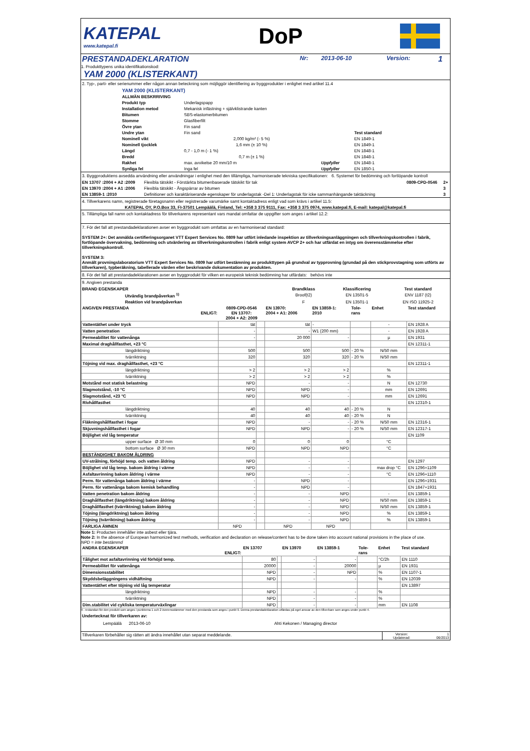KATEPAL
www.katepal.fi
DoP
| PRESTANDADEKLARATION | Nr: | 2013-06-10 | Version: | 1 |
1. Produkttypens unika identifikationskod:
YAM 2000 (KLISTERKANT)
2. Typ-, parti- eller serienummer eller någon annan beteckning som möjliggör identifiering av byggprodukter i enlighet med artikel 11.4
| YAM 2000 (KLISTERKANT) | | | |
| ALLMÄN BESKRRIVING | | | |
| Produkt typ | Underlagspapp | | |
| Installation metod | Mekanisk infästning + självklistrande kanten | | |
| Bitumen | SBS-elastomerbitumen | | |
| Stomme | Glasfiberfilt | | |
| Övre ytan | Fin sand | | |
| Undre ytan | Fin sand | | Test standard |
| Nominell vikt | 2,000 kg/m² (- 5 %) | | EN 1849-1 |
| Nominell tjocklek | 1,6 mm (± 10 %) | | EN 1849-1 |
| Längd | 0,7 - 1,0 m (- 1 %) | | EN 1848-1 |
| Bredd | 0,7 m (± 1 %) | | EN 1848-1 |
| Rakhet | max. avvikelse 20 mm/10 m | Uppfyller | EN 1848-1 |
| Synliga fel | Inga fel | Uppfyller | EN 1850-1 |
3. Byggproduktens avsedda användning eller användningar i enlighet med den tillämpliga, harmoniserade tekniska specifikationen: 6. Systemet för bedömning och fortlöpande kontroll
| EN 13707 :2004 + A2 :2009 | Flexibla tätskikt - Förstärkta bitumenbaserade tätskikt för tak | 0809-CPD-0546 | 2+ |
| EN 13970 :2004 + A1 :2006 | Flexibla tätskikt - Ångspärrar av bitumen | | 3 |
| EN 13859-1 :2010 | Definitioner och karaktäriserande egenskaper för underlagstak -Del 1: Underlagstak för icke sammanhängande taktäckning | | 3 |
4. Tillverkarens namn, registrerade företagsnamn eller registrerade varumärke samt kontaktadress enligt vad som krävs i artikel 11.5:
KATEPAL OY, P.O.Box 33, FI-37501 Lempäälä, Finland, Tel: +358 3 375 9111, Fax: +358 3 375 0974, www.katepal.fi, E-mail: katepal@katepal.fi
5. Tillämpliga fall namn och kontaktadress för tillverkarens representant vars mandat omfattar de uppgifter som anges i artikel 12.2:
7. För det fall att prestandadeklarationen avser en byggprodukt som omfattas av en harmoniserad standard:
SYSTEM 2+: Det anmälda certifieringsorganet VTT Expert Services No. 0809 har utfört inledande inspektion av tillverkningsanläggningen och tillverkningskontrollen i fabrik, fortlöpande övervakning, bedömning och utvärdering av tillverkningskontrollen i fabrik enligt system AVCP 2+ och har utfärdat en intyg om överensstämmelse efter tillverkningskontroll.
SYSTEM 3:
Anmält provningslaboratorium VTT Expert Services No. 0809 har utfört bestämning av produkttypen på grundval av typprovning (grundad på den stickprovstagning som utförts av tillverkaren), typberäkning, tabellerade värden eller beskrivande dokumentation av produkten.
8. För det fall att prestandadeklarationen avser en byggprodukt för vilken en europeisk teknisk bedömning har utfärdats: behövs inte
9. Angiven prestanda
| BRAND EGENSKAPER | Brandklass | Klassificering | Test standard |
| Utvändig brandpåverkan <sup>1)</sup> | Broof(t2) | EN 13501-5 | ENV 1187 (t2) |
| Reaktion vid brandpåverkan | F | EN 13501-1 | EN ISO 11925-2 |
| ANGIVEN PRESTANDA ENLIGT: | 0809-CPD-0546 EN 13707: 2004 + A2: 2009 | | EN 13970: 2004 + A1: 2006 | EN 13859-1: 2010 | Tole- rans | Enhet | Test standard |
| --- | --- | --- | --- | --- | --- | --- | --- |
| Vattentäthet under tryck | tät | | tät | - | | - | EN 1928 A |
| Vatten penetration | - | | - | W1 (200 mm) | | - | EN 1928 A |
| Permeabilitet för vattenånga | - | | 20 000 | - | | µ | EN 1931 |
| Maximal draghållfasthet, +23 °C | | | | | | | EN 12311-1 |
| längdriktning | 500 | | 500 | 500 | - 20 % | N/50 mm | |
| tvärriktning | 320 | | 320 | 320 | - 20 % | N/50 mm | |
| Töjning vid max. draghållfasthet, +23 °C | | | | | | | EN 12311-1 |
| längdriktning | > 2 | | > 2 | > 2 | | % | |
| tvärriktning | > 2 | | > 2 | > 2 | | % | |
| Motstånd mot statisk belastning | NPD | | - | - | | N | EN 12730 |
| Slagmotstånd, -10 °C | NPD | | NPD | - | | mm | EN 12691 |
| Slagmotstånd, +23 °C | NPD | | NPD | - | | mm | EN 12691 |
| Rivhållfasthet | | | | | | | EN 12310-1 |
| längdriktning | 40 | | 40 | 40 | - 20 % | N | |
| tvärriktning | 40 | | 40 | 40 | - 20 % | N | |
| Fläkningshållfasthet i fogar | NPD | | - | - | - 20 % | N/50 mm | EN 12316-1 |
| Skjuvningshållfasthet i fogar | NPD | | NPD | - | - 20 % | N/50 mm | EN 12317-1 |
| Böjlighet vid låg temperatur | | | | | | | EN 1109 |
| upper surface Ø 30 mm | 0 | | 0 | 0 | | °C | |
| bottom surface Ø 30 mm | NPD | | NPD | NPD | | °C | |
| BESTÄNDIGHET BAKOM ÅLDRING | | | | | | | |
| UV-strålning, förhöjd temp. och vatten åldring | NPD | | - | - | | | EN 1297 |
| Böjlighet vid låg temp. bakom åldring i värme | NPD | | - | - | | max drop °C | EN 1296+1109 |
| Asfaltavrinning bakom åldring i värme | NPD | | - | - | | °C | EN 1296+1110 |
| Perm. för vattenånga bakom åldring i värme | - | | NPD | - | | | EN 1296+1931 |
| Perm. för vattenånga bakom kemisk behandling | - | | NPD | - | | | EN 1847+1931 |
| Vatten penetration bakom åldring | - | | - | NPD | | - | EN 13859-1 |
| Draghållfasthet (längdriktning) bakom åldring | - | | - | NPD | | N/50 mm | EN 13859-1 |
| Draghållfasthet (tvärriktning) bakom åldring | - | | - | NPD | | N/50 mm | EN 13859-1 |
| Töjning (längdriktning) bakom åldring | - | | - | NPD | | % | EN 13859-1 |
| Töjning (tvärriktning) bakom åldring | - | | - | NPD | | % | EN 13859-1 |
| FARLIGA ÄMNEN | NPD | | NPD | NPD | | | |
Note 1: Producten innehåller inte asbest eller tjära.
Note 2: In the absence of European harmonized test methods, verification and declaration on release/content has to be done taken into account national provisions in the place of use.
NPD = inte bestämmd
| ANDRA EGENSKAPER ENLIGT: | EN 13707 | | EN 13970 | EN 13859-1 | Tole- rans | Enhet | Test standard |
| --- | --- | --- | --- | --- | --- | --- | --- |
| Tålighet mot asfaltavrinning vid förhöjd temp. | 80 | | - | - | | °C/2h | EN 1110 |
| Permeabilitet för vattenånga | 20000 | | - | 20000 | | µ | EN 1931 |
| Dimensionsstabilitet | NPD | | - | NPD | | % | EN 1107-1 |
| Skyddsbeläggningens vidhäftning | NPD | | - | - | | % | EN 12039 |
| Vattentäthet efter töjning vid låg temperatur | | | | | | | EN 13897 |
| längdriktning | NPD | | - | - | | % | |
| tvärriktning | NPD | | - | - | | % | |
| Dim.stabilitet vid cykliska temperaturväxlingar | NPD | | - | - | | mm | EN 1108 |
9 . restandan för den produkt som anges i punkterna 1 och 2 överensstämmer med den prestanda som anges i punkt 9. Denna prestandadeklaration utfärdas på eget ansvar av den tillverkare som anges under punkt 4.
Undertecknat för tillverkaren av:
| Lempäälä 2013-06-10 | Ahti Kekonen / Managing director |
| Tillverkaren förbehåller sig rätten att ändra innehållet utan separat meddelande. | Version: Updaterad: | 1 06/2013 |